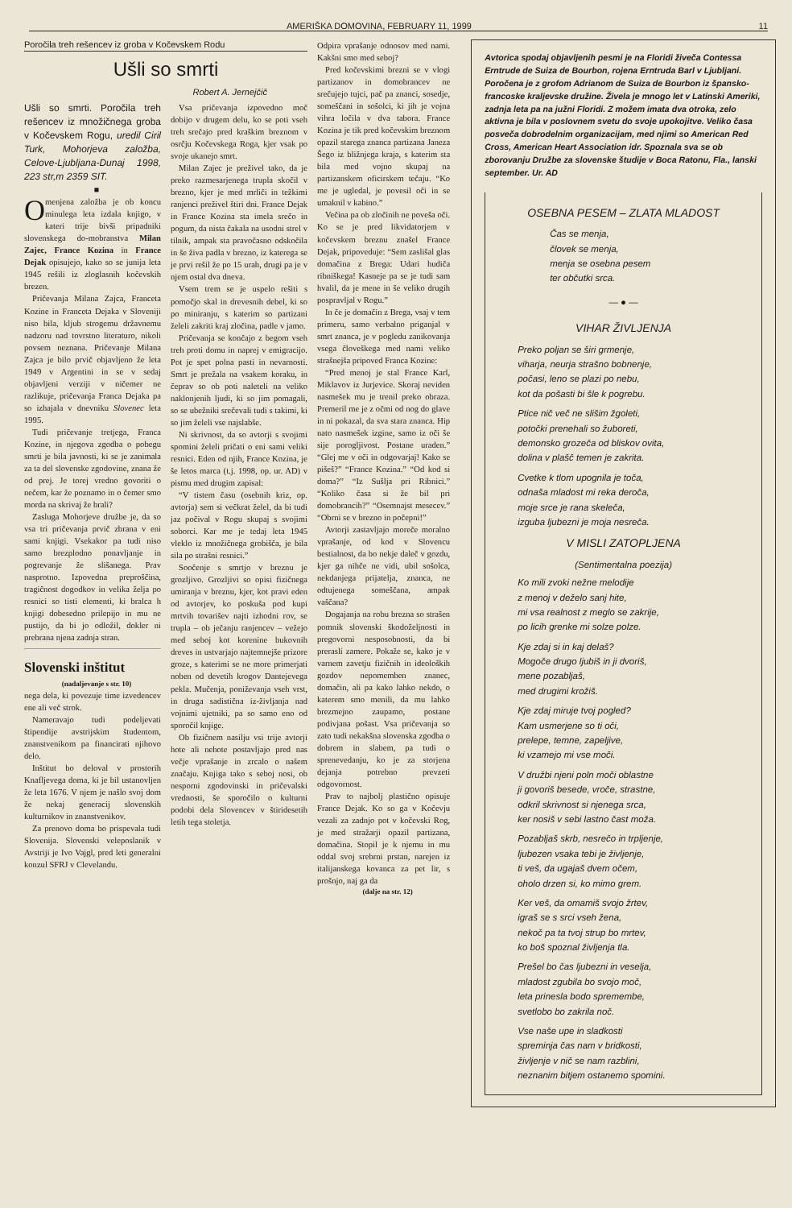AMERIŠKA DOMOVINA, FEBRUARY 11, 1999 11
Poročila treh rešencev iz groba v Kočevskem Rodu
Ušli so smrti
Robert A. Jernejčič
Ušli so smrti. Poročila treh rešencev iz množičnega groba v Kočevskem Rogu, uredil Ciril Turk, Mohorjeva založba, Celove-Ljubljana-Dunaj 1998, 223 str,m 2359 SIT.
■
Omenjena založba je ob koncu minulega leta izdala knjigo, v kateri trije bivši pripadniki slovenskega do-mobranstva Milan Zajec, France Kozina in France Dejak opisujejo, kako so se junija leta 1945 rešili iz zloglasnih kočevskih brezen.
Pričevanja Milana Zajca, Franceta Kozine in Franceta Dejaka v Sloveniji niso bila, kljub strogemu državnemu nadzoru nad tovrstno literaturo, nikoli povsem neznana. Pričevanje Milana Zajca je bilo prvič objavljeno že leta 1949 v Argentini in se v sedaj objavljeni verziji v ničemer ne razlikuje, pričevanja Franca Dejaka pa so izhajala v dnevniku Slovenec leta 1995.
Tudi pričevanje tretjega, Franca Kozine, in njegova zgodba o pobegu smrti je bila javnosti, ki se je zanimala za ta del slovenske zgodovine, znana že od prej. Je torej vredno govoriti o nečem, kar že poznamo in o čemer smo morda na skrivaj že brali?
Zasluga Mohorjeve družbe je, da so vsa tri pričevanja prvič zbrana v eni sami knjigi. Vsekakor pa tudi niso samo brezplodno ponavljanje in pogrevanje že slišanega. Prav nasprotno. Izpovedna preproščina, tragičnost dogodkov in velika želja po resnici so tisti elementi, ki bralca h knjigi dobesedno prilepijo in mu ne pustijo, da bi jo odložil, dokler ni prebrana njena zadnja stran.
Slovenski inštitut
(nadaljevanje s str. 10)
nega dela, ki povezuje time izvedencev ene ali več strok.
Nameravajo tudi podeljevati štipendije avstrijskim študentom, znanstvenikom pa financirati njihovo delo.
Inštitut bo deloval v prostorih Knafljevega doma, ki je bil ustanovljen že leta 1676. V njem je našlo svoj dom že nekaj generacij slovenskih kulturnikov in znanstvenikov.
Za prenovo doma bo prispevala tudi Slovenija. Slovenski veleposlanik v Avstriji je Ivo Vajgl, pred leti generalni konzul SFRJ v Clevelandu.
Vsa pričevanja izpovedno moč dobijo v drugem delu, ko se poti vseh treh srečajo pred kraškim breznom v osrčju Kočevskega Roga, kjer vsak po svoje ukanejo smrt.
Milan Zajec je preživel tako, da je preko razmesarjenega trupla skočil v brezno, kjer je med mrliči in težkimi ranjenci preživel štiri dni. France Dejak in France Kozina sta imela srečo in pogum, da nista čakala na usodni strel v tilnik, ampak sta pravočasno odskočila in še živa padla v brezno, iz katerega se je prvi rešil že po 15 urah, drugi pa je v njem ostal dva dneva.
Vsem trem se je uspelo rešiti s pomočjo skal in drevesnih debel, ki so po miniranju, s katerim so partizani želeli zakriti kraj zločina, padle v jamo.
Pričevanja se končajo z begom vseh treh proti domu in naprej v emigracijo. Pot je spet polna pasti in nevarnosti. Smrt je prežala na vsakem koraku, in čeprav so ob poti naleteli na veliko naklonjenih ljudi, ki so jim pomagali, so se ubežniki srečevali tudi s takimi, ki so jim želeli vse najslabše.
Ni skrivnost, da so avtorji s svojimi spomini želeli pričati o eni sami veliki resnici. Eden od njih, France Kozina, je še letos marca (t.j. 1998, op. ur. AD) v pismu med drugim zapisal:
“V tistem času (osebnih kriz, op. avtorja) sem si večkrat želel, da bi tudi jaz počival v Rogu skupaj s svojimi soborci. Kar me je tedaj leta 1945 vleklo iz množičnega grobišča, je bila sila po strašni resnici.”
Soočenje s smrtjo v breznu je grozljivo. Grozljivi so opisi fizičnega umiranja v breznu, kjer, kot pravi eden od avtorjev, ko poskuša pod kupi mrtvih tovarišev najti izhodni rov, se trupla – ob ječanju ranjencev – vežejo med seboj kot korenine bukovnih dreves in ustvarjajo najtemnejše prizore groze, s katerimi se ne more primerjati noben od devetih krogov Dantejevega pekla. Mučenja, poniževanja vseh vrst, in druga sadistična iz-življanja nad vojnimi ujetniki, pa so samo eno od sporočil knjige.
Ob fizičnem nasilju vsi trije avtorji hote ali nehote postavljajo pred nas večje vprašanje in zrcalo o našem značaju. Knjiga tako s seboj nosi, ob nesporni zgodovinski in pričevalski vrednosti, še sporočilo o kulturni podobi dela Slovencev v štiridesetih letih tega stoletja.
Odpira vprašanje odnosov med nami. Kakšni smo med seboj?
Pred kočevskimi brezni se v vlogi partizanov in domobrancev ne srečujejo tujci, pač pa znanci, sosedje, someščani in sošolci, ki jih je vojna vihra ločila v dva tabora. France Kozina je tik pred kočevskim breznom opazil starega znanca partizana Janeza Šego iz bližnjega kraja, s katerim sta bila med vojno skupaj na partizanskem oficirskem tečaju. “Ko me je ugledal, je povesil oči in se umaknil v kabino.”
Večina pa ob zločinih ne poveša oči. Ko se je pred likvidatorjem v kočevskem breznu znašel France Dejak, pripoveduje: “Sem zaslišal glas domačina z Brega: Udari hudiča ribniškega! Kasneje pa se je tudi sam hvalil, da je mene in še veliko drugih pospravljal v Rogu.”
In če je domačin z Brega, vsaj v tem primeru, samo verbalno priganjal v smrt znanca, je v pogledu zanikovanja vsega človeškega med nami veliko strašnejša pripoved Franca Kozine:
“Pred menoj je stal France Karl, Miklavov iz Jurjevice. Skoraj neviden nasmešek mu je trenil preko obraza. Premeril me je z očmi od nog do glave in ni pokazal, da sva stara znanca. Hip nato nasmešek izgine, samo iz oči še sije porogljivost. Postane uraden.” “Glej me v oči in odgovarjaj! Kako se pišeš?” “France Kozina.” “Od kod si doma?” “Iz Sušlja pri Ribnici.” “Koliko časa si že bil pri domobrancih?” “Osemnajst mesecev.” “Obrni se v brezno in počepni!”
Avtorji zastavljajo moreče moralno vprašanje, od kod v Slovencu bestialnost, da bo nekje daleč v gozdu, kjer ga nihče ne vidi, ubil sošolca, nekdanjega prijatelja, znanca, ne odtujenega someščana, ampak vaščana?
Dogajanja na robu brezna so strašen pomnik slovenski škodoželjnosti in pregovorni nesposobnosti, da bi preraslí zamere. Pokaže se, kako je v varnem zavetju fizičnih in ideoloških gozdov nepomemben znanec, domačin, ali pa kako lahko nekdo, o katerem smo menili, da mu lahko brezmejno zaupamo, postane podivjana pošast. Vsa pričevanja so zato tudi nekakšna slovenska zgodba o dobrem in slabem, pa tudi o sprenevedanju, ko je za storjena dejanja potrebno prevzeti odgovornost.
Prav to najbolj plastično opisuje France Dejak. Ko so ga v Kočevju vezali za zadnjo pot v kočevski Rog, je med stražarji opazil partizana, domačina. Stopil je k njemu in mu oddal svoj srebrni prstan, narejen iz italijanskega kovanca za pet lir, s prošnjo, naj ga da
(dalje na str. 12)
Avtorica spodaj objavljenih pesmi je na Floridi živeča Contessa Erntrude de Suiza de Bourbon, rojena Erntruda Barl v Ljubljani. Poročena je z grofom Adrianom de Suiza de Bourbon iz špansko-francoske kraljevske družine. Živela je mnogo let v Latinski Ameriki, zadnja leta pa na južni Floridi. Z možem imata dva otroka, zelo aktivna je bila v poslovnem svetu do svoje upokojitve. Veliko časa posveča dobrodelnim organizacijam, med njimi so American Red Cross, American Heart Association idr. Spoznala sva se ob zborovanju Družbe za slovenske študije v Boca Ratonu, Fla., lanski september. Ur. AD
OSEBNA PESEM – ZLATA MLADOST
Čas se menja,
človek se menja,
menja se osebna pesem
ter občutki srca.
— ● —
VIHAR ŽIVLJENJA
Preko poljan se širi grmenje,
viharja, neurja strašno bobnenje,
počasi, leno se plazi po nebu,
kot da pošasti bi šle k pogrebu.
Ptice nič več ne slišim žgoleti,
potočki prenehali so žuboreti,
demonsko grozeča od bliskov ovita,
dolina v plašč temen je zakrita.
Cvetke k tlom upognila je toča,
odnaša mladost mi reka deroča,
moje srce je rana skeleča,
izguba ljubezni je moja nesreča.
V MISLI ZATOPLJENA
(Sentimentalna poezija)
Ko mili zvoki nežne melodije
z menoj v deželo sanj hite,
mi vsa realnost z meglo se zakrije,
po licih grenke mi solze polze.
Kje zdaj si in kaj delaš?
Mogoče drugo ljubiš in ji dvoriš,
mene pozabljaš,
med drugimi krožiš.
Kje zdaj miruje tvoj pogled?
Kam usmerjene so ti oči,
prelepe, temne, zapeljive,
ki vzamejo mi vse moči.
V družbi njeni poln moči oblastne
ji govoriš besede, vroče, strastne,
odkril skrivnost si njenega srca,
ker nosiš v sebi lastno čast moža.
Pozabljaš skrb, nesrečo in trpljenje,
ljubezen vsaka tebi je življenje,
ti veš, da ugajaš dvem očem,
oholo drzen si, ko mimo grem.
Ker veš, da omamiš svojo žrtev,
igraš se s srci vseh žena,
nekoč pa ta tvoj strup bo mrtev,
ko boš spoznal življenja tla.
Prešel bo čas ljubezni in veselja,
mladost zgubila bo svojo moč,
leta prinesla bodo spremembe,
svetlobo bo zakrila noč.
Vse naše upe in sladkosti
spreminja čas nam v bridkosti,
življenje v nič se nam razblini,
neznanim bitjem ostanemo spomini.